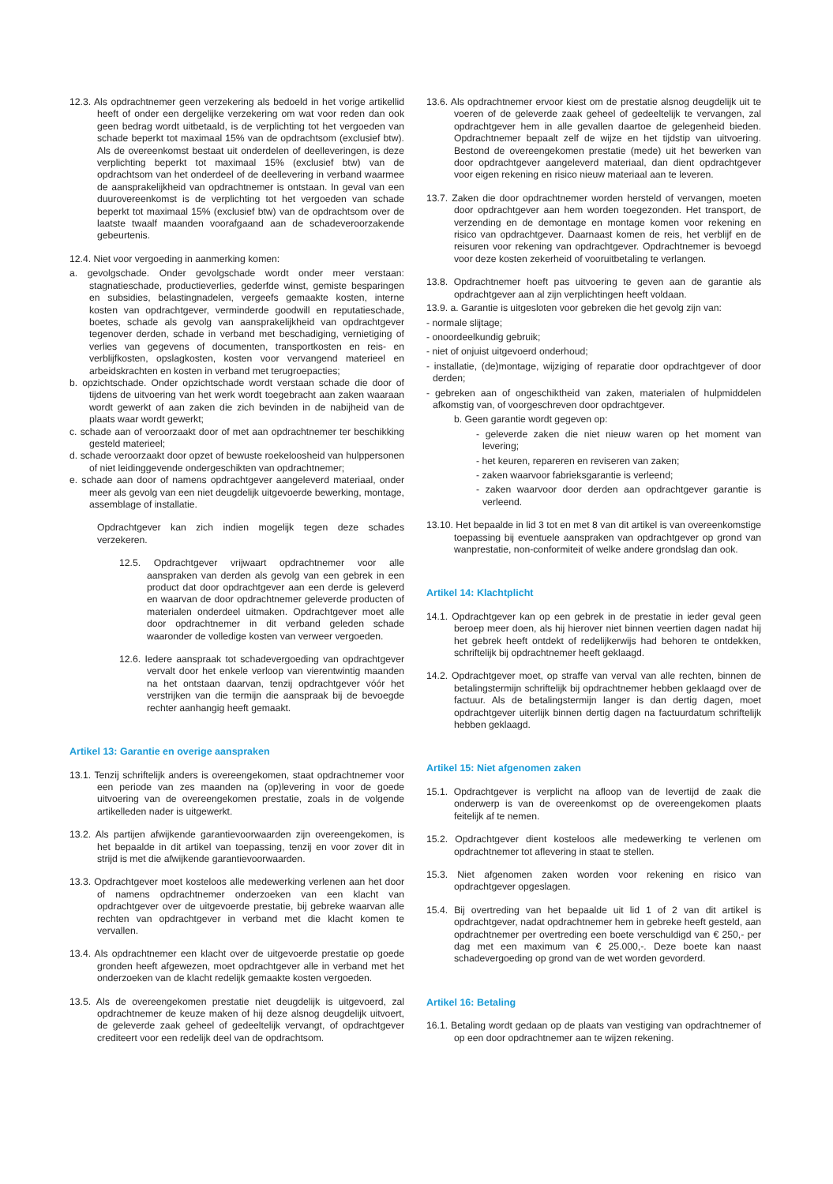12.3. Als opdrachtnemer geen verzekering als bedoeld in het vorige artikellid heeft of onder een dergelijke verzekering om wat voor reden dan ook geen bedrag wordt uitbetaald, is de verplichting tot het vergoeden van schade beperkt tot maximaal 15% van de opdrachtsom (exclusief btw). Als de overeenkomst bestaat uit onderdelen of deelleveringen, is deze verplichting beperkt tot maximaal 15% (exclusief btw) van de opdrachtsom van het onderdeel of de deellevering in verband waarmee de aansprakelijkheid van opdrachtnemer is ontstaan. In geval van een duurovereenkomst is de verplichting tot het vergoeden van schade beperkt tot maximaal 15% (exclusief btw) van de opdrachtsom over de laatste twaalf maanden voorafgaand aan de schadeveroorzakende gebeurtenis.
12.4. Niet voor vergoeding in aanmerking komen:
a. gevolgschade. Onder gevolgschade wordt onder meer verstaan: stagnatieschade, productieverlies, gederfde winst, gemiste besparingen en subsidies, belastingnadelen, vergeefs gemaakte kosten, interne kosten van opdrachtgever, verminderde goodwill en reputatieschade, boetes, schade als gevolg van aansprakelijkheid van opdrachtgever tegenover derden, schade in verband met beschadiging, vernietiging of verlies van gegevens of documenten, transportkosten en reis- en verblijfkosten, opslagkosten, kosten voor vervangend materieel en arbeidskrachten en kosten in verband met terugroepacties;
b. opzichtschade. Onder opzichtschade wordt verstaan schade die door of tijdens de uitvoering van het werk wordt toegebracht aan zaken waaraan wordt gewerkt of aan zaken die zich bevinden in de nabijheid van de plaats waar wordt gewerkt;
c. schade aan of veroorzaakt door of met aan opdrachtnemer ter beschikking gesteld materieel;
d. schade veroorzaakt door opzet of bewuste roekeloosheid van hulppersonen of niet leidinggevende ondergeschikten van opdrachtnemer;
e. schade aan door of namens opdrachtgever aangeleverd materiaal, onder meer als gevolg van een niet deugdelijk uitgevoerde bewerking, montage, assemblage of installatie.
Opdrachtgever kan zich indien mogelijk tegen deze schades verzekeren.
12.5. Opdrachtgever vrijwaart opdrachtnemer voor alle aanspraken van derden als gevolg van een gebrek in een product dat door opdrachtgever aan een derde is geleverd en waarvan de door opdrachtnemer geleverde producten of materialen onderdeel uitmaken. Opdrachtgever moet alle door opdrachtnemer in dit verband geleden schade waaronder de volledige kosten van verweer vergoeden.
12.6. Iedere aanspraak tot schadevergoeding van opdrachtgever vervalt door het enkele verloop van vierentwintig maanden na het ontstaan daarvan, tenzij opdrachtgever vóór het verstrijken van die termijn die aanspraak bij de bevoegde rechter aanhangig heeft gemaakt.
Artikel 13: Garantie en overige aanspraken
13.1. Tenzij schriftelijk anders is overeengekomen, staat opdrachtnemer voor een periode van zes maanden na (op)levering in voor de goede uitvoering van de overeengekomen prestatie, zoals in de volgende artikelleden nader is uitgewerkt.
13.2. Als partijen afwijkende garantievoorwaarden zijn overeengekomen, is het bepaalde in dit artikel van toepassing, tenzij en voor zover dit in strijd is met die afwijkende garantievoorwaarden.
13.3. Opdrachtgever moet kosteloos alle medewerking verlenen aan het door of namens opdrachtnemer onderzoeken van een klacht van opdrachtgever over de uitgevoerde prestatie, bij gebreke waarvan alle rechten van opdrachtgever in verband met die klacht komen te vervallen.
13.4. Als opdrachtnemer een klacht over de uitgevoerde prestatie op goede gronden heeft afgewezen, moet opdrachtgever alle in verband met het onderzoeken van de klacht redelijk gemaakte kosten vergoeden.
13.5. Als de overeengekomen prestatie niet deugdelijk is uitgevoerd, zal opdrachtnemer de keuze maken of hij deze alsnog deugdelijk uitvoert, de geleverde zaak geheel of gedeeltelijk vervangt, of opdrachtgever crediteert voor een redelijk deel van de opdrachtsom.
13.6. Als opdrachtnemer ervoor kiest om de prestatie alsnog deugdelijk uit te voeren of de geleverde zaak geheel of gedeeltelijk te vervangen, zal opdrachtgever hem in alle gevallen daartoe de gelegenheid bieden. Opdrachtnemer bepaalt zelf de wijze en het tijdstip van uitvoering. Bestond de overeengekomen prestatie (mede) uit het bewerken van door opdrachtgever aangeleverd materiaal, dan dient opdrachtgever voor eigen rekening en risico nieuw materiaal aan te leveren.
13.7. Zaken die door opdrachtnemer worden hersteld of vervangen, moeten door opdrachtgever aan hem worden toegezonden. Het transport, de verzending en de demontage en montage komen voor rekening en risico van opdrachtgever. Daarnaast komen de reis, het verblijf en de reisuren voor rekening van opdrachtgever. Opdrachtnemer is bevoegd voor deze kosten zekerheid of vooruitbetaling te verlangen.
13.8. Opdrachtnemer hoeft pas uitvoering te geven aan de garantie als opdrachtgever aan al zijn verplichtingen heeft voldaan.
13.9. a. Garantie is uitgesloten voor gebreken die het gevolg zijn van:
- normale slijtage;
- onoordeelkundig gebruik;
- niet of onjuist uitgevoerd onderhoud;
- installatie, (de)montage, wijziging of reparatie door opdrachtgever of door derden;
- gebreken aan of ongeschiktheid van zaken, materialen of hulpmiddelen afkomstig van, of voorgeschreven door opdrachtgever.
b. Geen garantie wordt gegeven op:
- geleverde zaken die niet nieuw waren op het moment van levering;
- het keuren, repareren en reviseren van zaken;
- zaken waarvoor fabrieksgarantie is verleend;
- zaken waarvoor door derden aan opdrachtgever garantie is verleend.
13.10. Het bepaalde in lid 3 tot en met 8 van dit artikel is van overeenkomstige toepassing bij eventuele aanspraken van opdrachtgever op grond van wanprestatie, non-conformiteit of welke andere grondslag dan ook.
Artikel 14: Klachtplicht
14.1. Opdrachtgever kan op een gebrek in de prestatie in ieder geval geen beroep meer doen, als hij hierover niet binnen veertien dagen nadat hij het gebrek heeft ontdekt of redelijkerwijs had behoren te ontdekken, schriftelijk bij opdrachtnemer heeft geklaagd.
14.2. Opdrachtgever moet, op straffe van verval van alle rechten, binnen de betalingstermijn schriftelijk bij opdrachtnemer hebben geklaagd over de factuur. Als de betalingstermijn langer is dan dertig dagen, moet opdrachtgever uiterlijk binnen dertig dagen na factuurdatum schriftelijk hebben geklaagd.
Artikel 15: Niet afgenomen zaken
15.1. Opdrachtgever is verplicht na afloop van de levertijd de zaak die onderwerp is van de overeenkomst op de overeengekomen plaats feitelijk af te nemen.
15.2. Opdrachtgever dient kosteloos alle medewerking te verlenen om opdrachtnemer tot aflevering in staat te stellen.
15.3. Niet afgenomen zaken worden voor rekening en risico van opdrachtgever opgeslagen.
15.4. Bij overtreding van het bepaalde uit lid 1 of 2 van dit artikel is opdrachtgever, nadat opdrachtnemer hem in gebreke heeft gesteld, aan opdrachtnemer per overtreding een boete verschuldigd van € 250,- per dag met een maximum van € 25.000,-. Deze boete kan naast schadevergoeding op grond van de wet worden gevorderd.
Artikel 16: Betaling
16.1. Betaling wordt gedaan op de plaats van vestiging van opdrachtnemer of op een door opdrachtnemer aan te wijzen rekening.